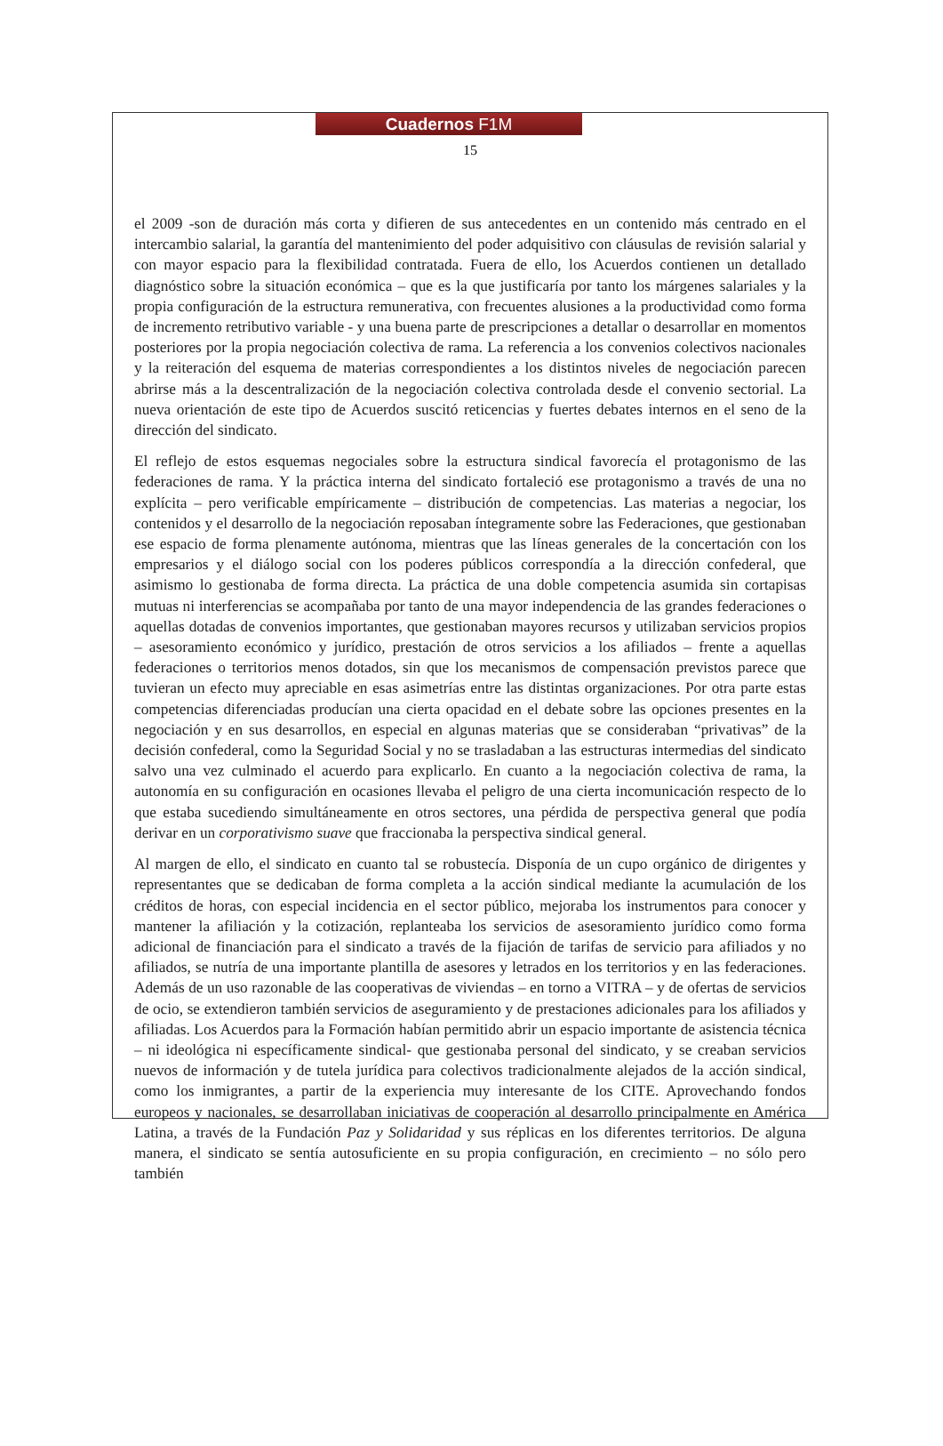Cuadernos F1M
15
el 2009 -son de duración más corta y difieren de sus antecedentes en un contenido más centrado en el intercambio salarial, la garantía del mantenimiento del poder adquisitivo con cláusulas de revisión salarial y con mayor espacio para la flexibilidad contratada. Fuera de ello, los Acuerdos contienen un detallado diagnóstico sobre la situación económica – que es la que justificaría por tanto los márgenes salariales y la propia configuración de la estructura remunerativa, con frecuentes alusiones a la productividad como forma de incremento retributivo variable - y una buena parte de prescripciones a detallar o desarrollar en momentos posteriores por la propia negociación colectiva de rama. La referencia a los convenios colectivos nacionales y la reiteración del esquema de materias correspondientes a los distintos niveles de negociación parecen abrirse más a la descentralización de la negociación colectiva controlada desde el convenio sectorial. La nueva orientación de este tipo de Acuerdos suscitó reticencias y fuertes debates internos en el seno de la dirección del sindicato.
El reflejo de estos esquemas negociales sobre la estructura sindical favorecía el protagonismo de las federaciones de rama. Y la práctica interna del sindicato fortaleció ese protagonismo a través de una no explícita – pero verificable empíricamente – distribución de competencias. Las materias a negociar, los contenidos y el desarrollo de la negociación reposaban íntegramente sobre las Federaciones, que gestionaban ese espacio de forma plenamente autónoma, mientras que las líneas generales de la concertación con los empresarios y el diálogo social con los poderes públicos correspondía a la dirección confederal, que asimismo lo gestionaba de forma directa. La práctica de una doble competencia asumida sin cortapisas mutuas ni interferencias se acompañaba por tanto de una mayor independencia de las grandes federaciones o aquellas dotadas de convenios importantes, que gestionaban mayores recursos y utilizaban servicios propios – asesoramiento económico y jurídico, prestación de otros servicios a los afiliados – frente a aquellas federaciones o territorios menos dotados, sin que los mecanismos de compensación previstos parece que tuvieran un efecto muy apreciable en esas asimetrías entre las distintas organizaciones. Por otra parte estas competencias diferenciadas producían una cierta opacidad en el debate sobre las opciones presentes en la negociación y en sus desarrollos, en especial en algunas materias que se consideraban “privativas” de la decisión confederal, como la Seguridad Social y no se trasladaban a las estructuras intermedias del sindicato salvo una vez culminado el acuerdo para explicarlo. En cuanto a la negociación colectiva de rama, la autonomía en su configuración en ocasiones llevaba el peligro de una cierta incomunicación respecto de lo que estaba sucediendo simultáneamente en otros sectores, una pérdida de perspectiva general que podía derivar en un corporativismo suave que fraccionaba la perspectiva sindical general.
Al margen de ello, el sindicato en cuanto tal se robustecía. Disponía de un cupo orgánico de dirigentes y representantes que se dedicaban de forma completa a la acción sindical mediante la acumulación de los créditos de horas, con especial incidencia en el sector público, mejoraba los instrumentos para conocer y mantener la afiliación y la cotización, replanteaba los servicios de asesoramiento jurídico como forma adicional de financiación para el sindicato a través de la fijación de tarifas de servicio para afiliados y no afiliados, se nutría de una importante plantilla de asesores y letrados en los territorios y en las federaciones. Además de un uso razonable de las cooperativas de viviendas – en torno a VITRA – y de ofertas de servicios de ocio, se extendieron también servicios de aseguramiento y de prestaciones adicionales para los afiliados y afiliadas. Los Acuerdos para la Formación habían permitido abrir un espacio importante de asistencia técnica – ni ideológica ni específicamente sindical- que gestionaba personal del sindicato, y se creaban servicios nuevos de información y de tutela jurídica para colectivos tradicionalmente alejados de la acción sindical, como los inmigrantes, a partir de la experiencia muy interesante de los CITE. Aprovechando fondos europeos y nacionales, se desarrollaban iniciativas de cooperación al desarrollo principalmente en América Latina, a través de la Fundación Paz y Solidaridad y sus réplicas en los diferentes territorios. De alguna manera, el sindicato se sentía autosuficiente en su propia configuración, en crecimiento – no sólo pero también